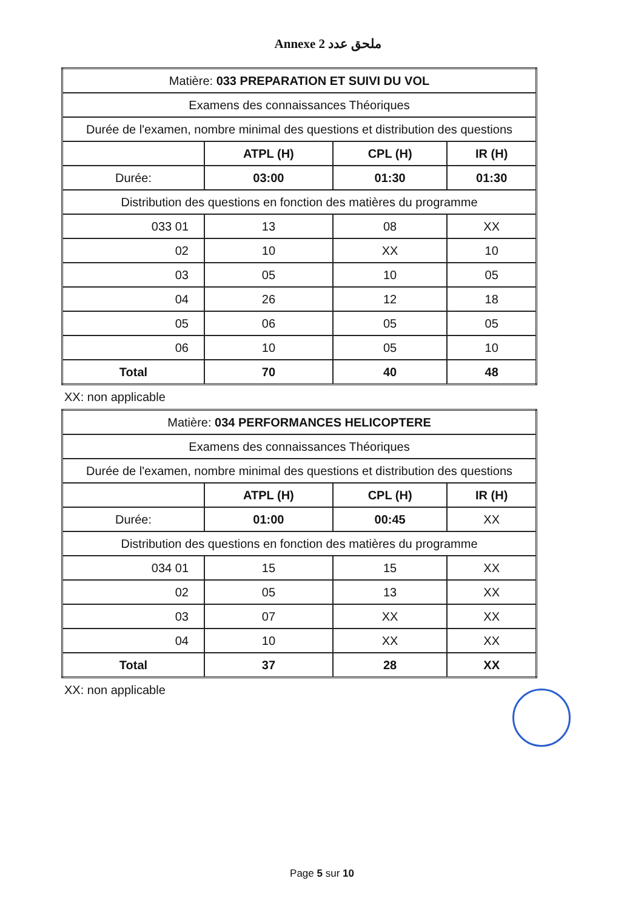Annexe 2 ملحق عدد
| Matière: 033 PREPARATION ET SUIVI DU VOL | | | |
| Examens des connaissances Théoriques | | | |
| Durée de l'examen, nombre minimal des questions et distribution des questions | | | |
| | ATPL (H) | CPL (H) | IR (H) |
| Durée: | 03:00 | 01:30 | 01:30 |
| Distribution des questions en fonction des matières du programme | | | |
| 033 01 | 13 | 08 | XX |
| 02 | 10 | XX | 10 |
| 03 | 05 | 10 | 05 |
| 04 | 26 | 12 | 18 |
| 05 | 06 | 05 | 05 |
| 06 | 10 | 05 | 10 |
| Total | 70 | 40 | 48 |
XX: non applicable
| Matière: 034 PERFORMANCES HELICOPTERE | | | |
| Examens des connaissances Théoriques | | | |
| Durée de l'examen, nombre minimal des questions et distribution des questions | | | |
| | ATPL (H) | CPL (H) | IR (H) |
| Durée: | 01:00 | 00:45 | XX |
| Distribution des questions en fonction des matières du programme | | | |
| 034 01 | 15 | 15 | XX |
| 02 | 05 | 13 | XX |
| 03 | 07 | XX | XX |
| 04 | 10 | XX | XX |
| Total | 37 | 28 | XX |
XX: non applicable
Page 5 sur 10